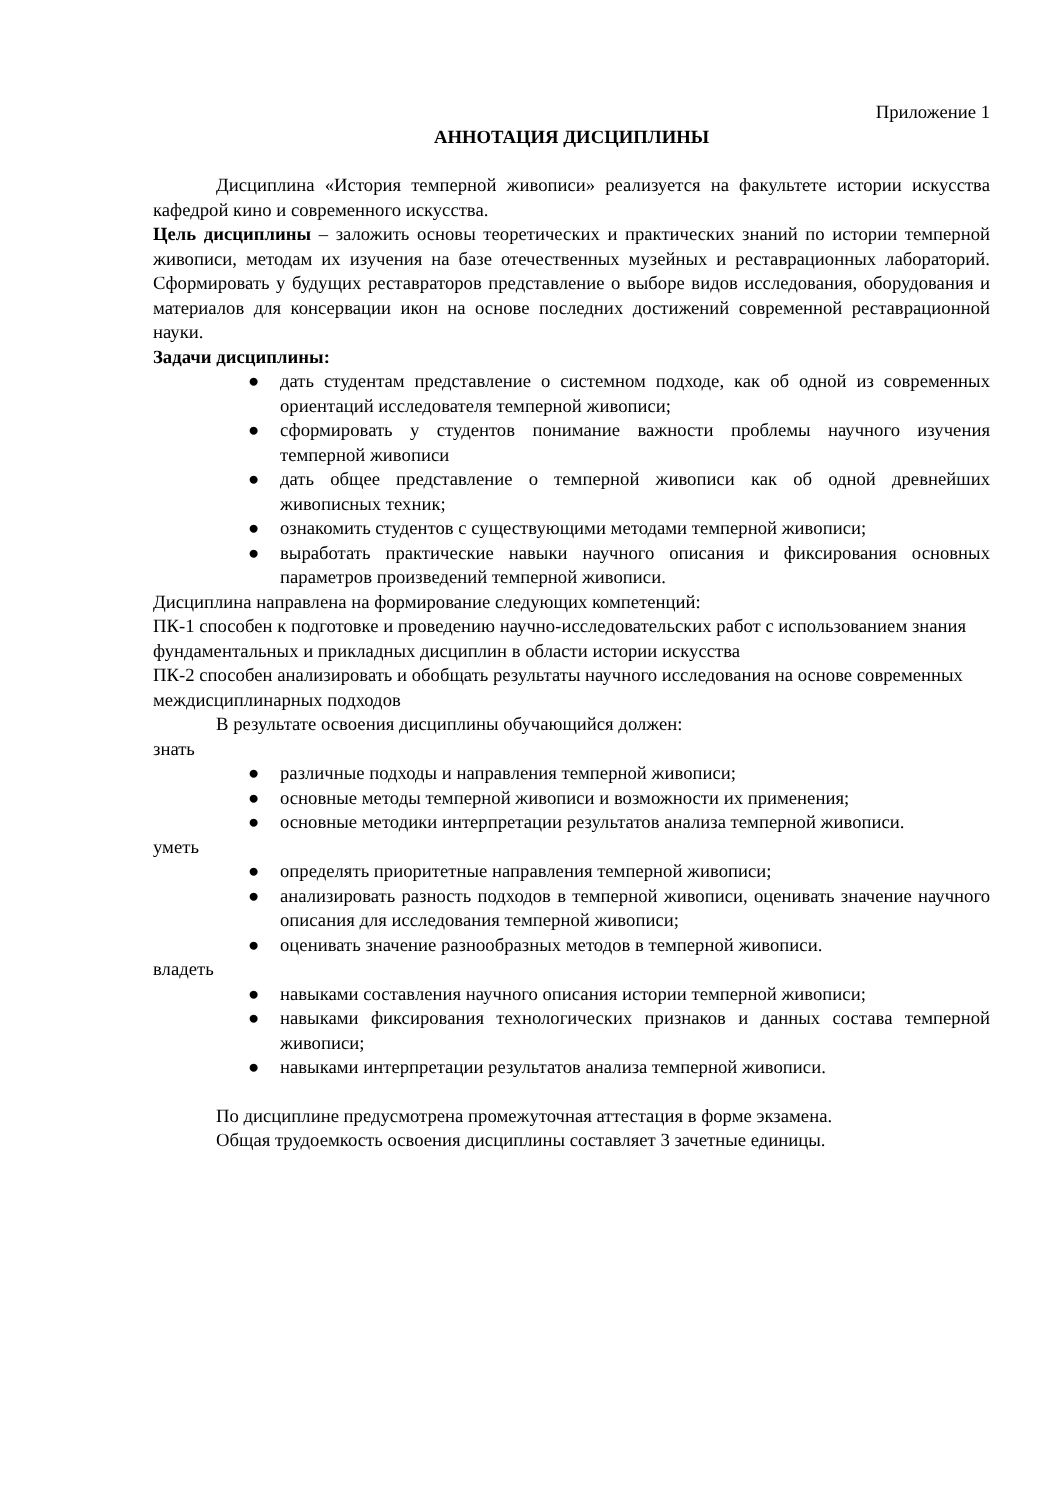Приложение 1
АННОТАЦИЯ ДИСЦИПЛИНЫ
Дисциплина «История темперной живописи» реализуется на факультете истории искусства кафедрой кино и современного искусства.
Цель дисциплины – заложить основы теоретических и практических знаний по истории темперной живописи, методам их изучения на базе отечественных музейных и реставрационных лабораторий. Сформировать у будущих реставраторов представление о выборе видов исследования, оборудования и материалов для консервации икон на основе последних достижений современной реставрационной науки.
Задачи дисциплины:
● дать студентам представление о системном подходе, как об одной из современных ориентаций исследователя темперной живописи;
● сформировать у студентов понимание важности проблемы научного изучения темперной живописи
● дать общее представление о темперной живописи как об одной древнейших живописных техник;
● ознакомить студентов с существующими методами темперной живописи;
● выработать практические навыки научного описания и фиксирования основных параметров произведений темперной живописи.
Дисциплина направлена на формирование следующих компетенций:
ПК-1 способен к подготовке и проведению научно-исследовательских работ с использованием знания фундаментальных и прикладных дисциплин в области истории искусства
ПК-2 способен анализировать и обобщать результаты научного исследования на основе современных междисциплинарных подходов
В результате освоения дисциплины обучающийся должен:
знать
● различные подходы и направления темперной живописи;
● основные методы темперной живописи и возможности их применения;
● основные методики интерпретации результатов анализа темперной живописи.
уметь
● определять приоритетные направления темперной живописи;
● анализировать разность подходов в темперной живописи, оценивать значение научного описания для исследования темперной живописи;
● оценивать значение разнообразных методов в темперной живописи.
владеть
● навыками составления научного описания истории темперной живописи;
● навыками фиксирования технологических признаков и данных состава темперной живописи;
● навыками интерпретации результатов анализа темперной живописи.
По дисциплине предусмотрена промежуточная аттестация в форме экзамена.
Общая трудоемкость освоения дисциплины составляет 3 зачетные единицы.